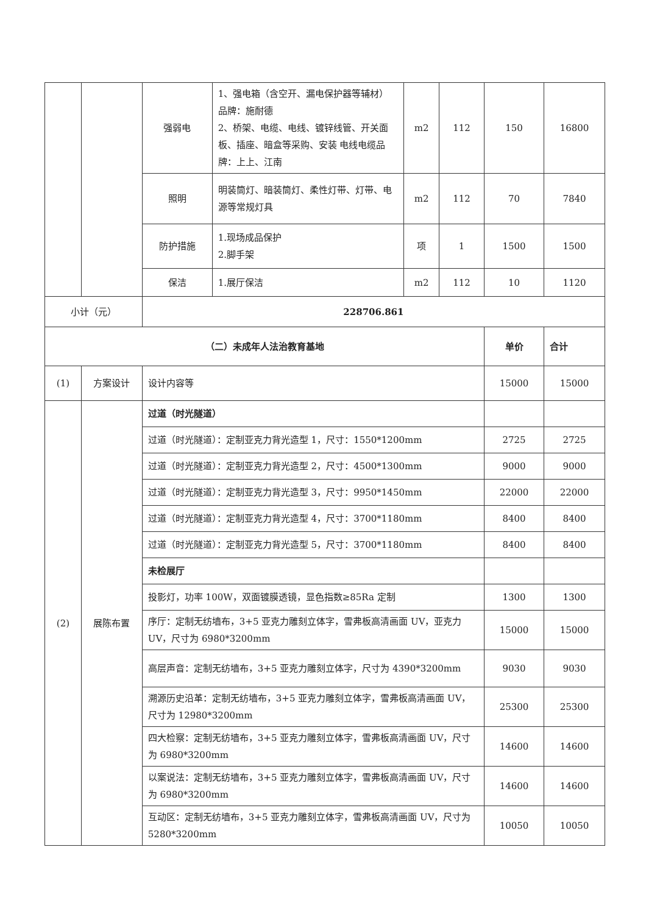| | | 强弱电 | 1、强电箱（含空开、漏电保护器等辅材） 品牌：施耐德 2、桥架、电缆、电线、镀锌线管、开关面板、插座、暗盒等采购、安装 电线电缆品牌：上上、江南 | m2 | 112 | 150 | 16800 |
| | | 照明 | 明装筒灯、暗装筒灯、柔性灯带、灯带、电源等常规灯具 | m2 | 112 | 70 | 7840 |
| | | 防护措施 | 1.现场成品保护 2.脚手架 | 项 | 1 | 1500 | 1500 |
| | | 保洁 | 1.展厅保洁 | m2 | 112 | 10 | 1120 |
| 小计（元） | | 228706.861 | | | | | |
| （二）未成年人法治教育基地 | | | | | | 单价 | 合计 |
| (1) | 方案设计 | 设计内容等 | | | | 15000 | 15000 |
| (2) | 展陈布置 | 过道（时光隧道） | | | | | |
| | | 过道（时光隧道）：定制亚克力背光造型 1，尺寸：1550*1200mm | | | | 2725 | 2725 |
| | | 过道（时光隧道）：定制亚克力背光造型 2，尺寸：4500*1300mm | | | | 9000 | 9000 |
| | | 过道（时光隧道）：定制亚克力背光造型 3，尺寸：9950*1450mm | | | | 22000 | 22000 |
| | | 过道（时光隧道）：定制亚克力背光造型 4，尺寸：3700*1180mm | | | | 8400 | 8400 |
| | | 过道（时光隧道）：定制亚克力背光造型 5，尺寸：3700*1180mm | | | | 8400 | 8400 |
| | | 未检展厅 | | | | | |
| | | 投影灯，功率 100W，双面镀膜透镜，显色指数≥85Ra 定制 | | | | 1300 | 1300 |
| | | 序厅：定制无纺墙布，3+5 亚克力雕刻立体字，雪弗板高清画面 UV，亚克力 UV，尺寸为 6980*3200mm | | | | 15000 | 15000 |
| | | 高层声音：定制无纺墙布，3+5 亚克力雕刻立体字，尺寸为 4390*3200mm | | | | 9030 | 9030 |
| | | 溯源历史沿革：定制无纺墙布，3+5 亚克力雕刻立体字，雪弗板高清画面 UV，尺寸为 12980*3200mm | | | | 25300 | 25300 |
| | | 四大检察：定制无纺墙布，3+5 亚克力雕刻立体字，雪弗板高清画面 UV，尺寸为 6980*3200mm | | | | 14600 | 14600 |
| | | 以案说法：定制无纺墙布，3+5 亚克力雕刻立体字，雪弗板高清画面 UV，尺寸为 6980*3200mm | | | | 14600 | 14600 |
| | | 互动区：定制无纺墙布，3+5 亚克力雕刻立体字，雪弗板高清画面 UV，尺寸为 5280*3200mm | | | | 10050 | 10050 |